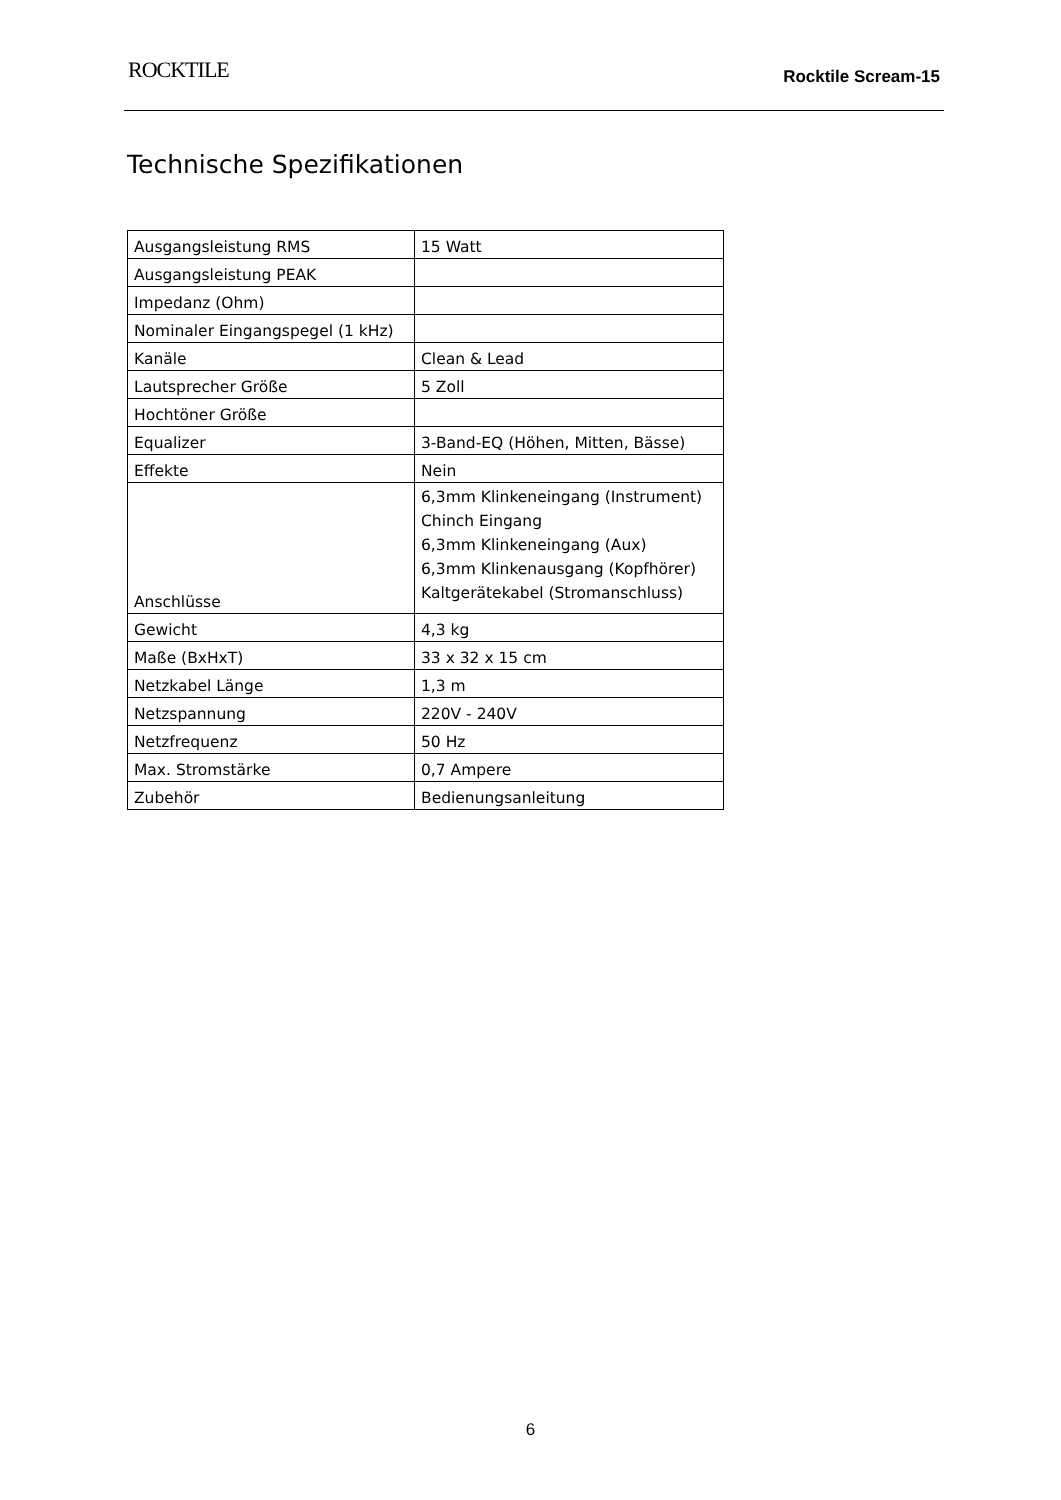ROCKTILE
Rocktile Scream-15
Technische Spezifikationen
| Ausgangsleistung RMS | 15 Watt |
| Ausgangsleistung PEAK | |
| Impedanz (Ohm) | |
| Nominaler Eingangspegel (1 kHz) | |
| Kanäle | Clean & Lead |
| Lautsprecher Größe | 5 Zoll |
| Hochtöner Größe | |
| Equalizer | 3-Band-EQ (Höhen, Mitten, Bässe) |
| Effekte | Nein |
| Anschlüsse | 6,3mm Klinkeneingang (Instrument) Chinch Eingang 6,3mm Klinkeneingang (Aux) 6,3mm Klinkenausgang (Kopfhörer) Kaltgerätekabel (Stromanschluss) |
| Gewicht | 4,3 kg |
| Maße (BxHxT) | 33 x 32 x 15 cm |
| Netzkabel Länge | 1,3 m |
| Netzspannung | 220V - 240V |
| Netzfrequenz | 50 Hz |
| Max. Stromstärke | 0,7 Ampere |
| Zubehör | Bedienungsanleitung |
6